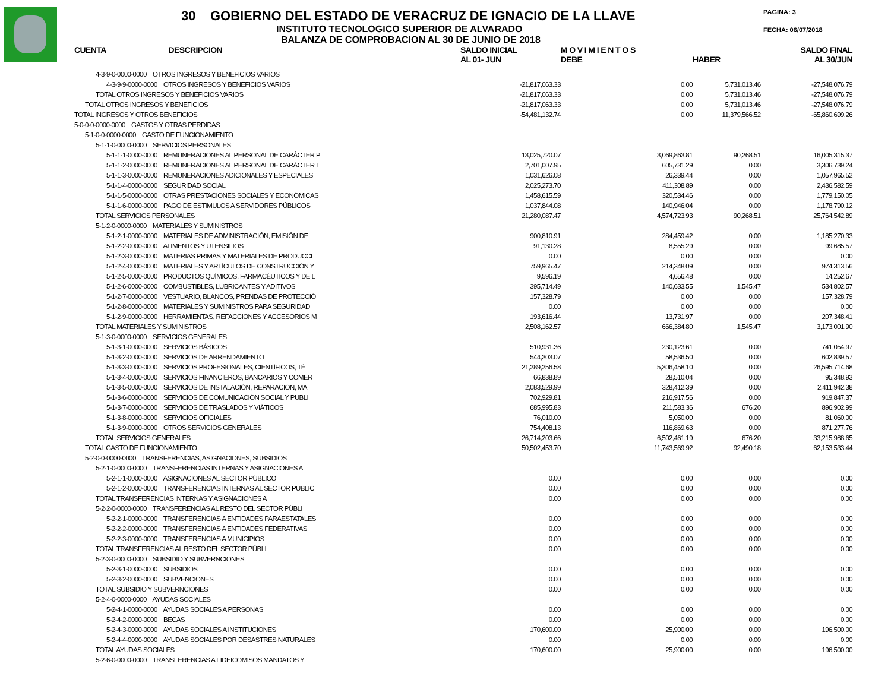30 GOBIERNO DEL ESTADO DE VERACRUZ DE IGNACIO DE LA LLAVE
INSTITUTO TECNOLOGICO SUPERIOR DE ALVARADO
BALANZA DE COMPROBACION AL 30 DE JUNIO DE 2018
PAGINA: 3
FECHA: 06/07/2018
| CUENTA DESCRIPCION | SALDO INICIAL AL 01- JUN | M O V I M I E N T O S DEBE | HABER | SALDO FINAL AL 30/JUN |
| --- | --- | --- | --- | --- |
| 4-3-9-0-0000-0000 OTROS INGRESOS Y BENEFICIOS VARIOS | | | | |
| 4-3-9-9-0000-0000 OTROS INGRESOS Y BENEFICIOS VARIOS | -21,817,063.33 | 0.00 | 5,731,013.46 | -27,548,076.79 |
| TOTAL OTROS INGRESOS Y BENEFICIOS VARIOS | -21,817,063.33 | 0.00 | 5,731,013.46 | -27,548,076.79 |
| TOTAL OTROS INGRESOS Y BENEFICIOS | -21,817,063.33 | 0.00 | 5,731,013.46 | -27,548,076.79 |
| TOTAL INGRESOS Y OTROS BENEFICIOS | -54,481,132.74 | 0.00 | 11,379,566.52 | -65,860,699.26 |
| 5-0-0-0-0000-0000 GASTOS Y OTRAS PERDIDAS | | | | |
| 5-1-0-0-0000-0000 GASTO DE FUNCIONAMIENTO | | | | |
| 5-1-1-0-0000-0000 SERVICIOS PERSONALES | | | | |
| 5-1-1-1-0000-0000 REMUNERACIONES AL PERSONAL DE CARÁCTER P | 13,025,720.07 | 3,069,863.81 | 90,268.51 | 16,005,315.37 |
| 5-1-1-2-0000-0000 REMUNERACIONES AL PERSONAL DE CARÁCTER T | 2,701,007.95 | 605,731.29 | 0.00 | 3,306,739.24 |
| 5-1-1-3-0000-0000 REMUNERACIONES ADICIONALES Y ESPECIALES | 1,031,626.08 | 26,339.44 | 0.00 | 1,057,965.52 |
| 5-1-1-4-0000-0000 SEGURIDAD SOCIAL | 2,025,273.70 | 411,308.89 | 0.00 | 2,436,582.59 |
| 5-1-1-5-0000-0000 OTRAS PRESTACIONES SOCIALES Y ECONÓMICAS | 1,458,615.59 | 320,534.46 | 0.00 | 1,779,150.05 |
| 5-1-1-6-0000-0000 PAGO DE ESTIMULOS A SERVIDORES PÚBLICOS | 1,037,844.08 | 140,946.04 | 0.00 | 1,178,790.12 |
| TOTAL SERVICIOS PERSONALES | 21,280,087.47 | 4,574,723.93 | 90,268.51 | 25,764,542.89 |
| 5-1-2-0-0000-0000 MATERIALES Y SUMINISTROS | | | | |
| 5-1-2-1-0000-0000 MATERIALES DE ADMINISTRACIÓN, EMISIÓN DE | 900,810.91 | 284,459.42 | 0.00 | 1,185,270.33 |
| 5-1-2-2-0000-0000 ALIMENTOS Y UTENSILIOS | 91,130.28 | 8,555.29 | 0.00 | 99,685.57 |
| 5-1-2-3-0000-0000 MATERIAS PRIMAS Y MATERIALES DE PRODUCCI | 0.00 | 0.00 | 0.00 | 0.00 |
| 5-1-2-4-0000-0000 MATERIALES Y ARTÍCULOS DE CONSTRUCCIÓN Y | 759,965.47 | 214,348.09 | 0.00 | 974,313.56 |
| 5-1-2-5-0000-0000 PRODUCTOS QUÍMICOS, FARMACÉUTICOS Y DE L | 9,596.19 | 4,656.48 | 0.00 | 14,252.67 |
| 5-1-2-6-0000-0000 COMBUSTIBLES, LUBRICANTES Y ADITIVOS | 395,714.49 | 140,633.55 | 1,545.47 | 534,802.57 |
| 5-1-2-7-0000-0000 VESTUARIO, BLANCOS, PRENDAS DE PROTECCIÓ | 157,328.79 | 0.00 | 0.00 | 157,328.79 |
| 5-1-2-8-0000-0000 MATERIALES Y SUMINISTROS PARA SEGURIDAD | 0.00 | 0.00 | 0.00 | 0.00 |
| 5-1-2-9-0000-0000 HERRAMIENTAS, REFACCIONES Y ACCESORIOS M | 193,616.44 | 13,731.97 | 0.00 | 207,348.41 |
| TOTAL MATERIALES Y SUMINISTROS | 2,508,162.57 | 666,384.80 | 1,545.47 | 3,173,001.90 |
| 5-1-3-0-0000-0000 SERVICIOS GENERALES | | | | |
| 5-1-3-1-0000-0000 SERVICIOS BÁSICOS | 510,931.36 | 230,123.61 | 0.00 | 741,054.97 |
| 5-1-3-2-0000-0000 SERVICIOS DE ARRENDAMIENTO | 544,303.07 | 58,536.50 | 0.00 | 602,839.57 |
| 5-1-3-3-0000-0000 SERVICIOS PROFESIONALES, CIENTÍFICOS, TÉ | 21,289,256.58 | 5,306,458.10 | 0.00 | 26,595,714.68 |
| 5-1-3-4-0000-0000 SERVICIOS FINANCIEROS, BANCARIOS Y COMER | 66,838.89 | 28,510.04 | 0.00 | 95,348.93 |
| 5-1-3-5-0000-0000 SERVICIOS DE INSTALACIÓN, REPARACIÓN, MA | 2,083,529.99 | 328,412.39 | 0.00 | 2,411,942.38 |
| 5-1-3-6-0000-0000 SERVICIOS DE COMUNICACIÓN SOCIAL Y PUBLI | 702,929.81 | 216,917.56 | 0.00 | 919,847.37 |
| 5-1-3-7-0000-0000 SERVICIOS DE TRASLADOS Y VIÁTICOS | 685,995.83 | 211,583.36 | 676.20 | 896,902.99 |
| 5-1-3-8-0000-0000 SERVICIOS OFICIALES | 76,010.00 | 5,050.00 | 0.00 | 81,060.00 |
| 5-1-3-9-0000-0000 OTROS SERVICIOS GENERALES | 754,408.13 | 116,869.63 | 0.00 | 871,277.76 |
| TOTAL SERVICIOS GENERALES | 26,714,203.66 | 6,502,461.19 | 676.20 | 33,215,988.65 |
| TOTAL GASTO DE FUNCIONAMIENTO | 50,502,453.70 | 11,743,569.92 | 92,490.18 | 62,153,533.44 |
| 5-2-0-0-0000-0000 TRANSFERENCIAS, ASIGNACIONES, SUBSIDIOS | | | | |
| 5-2-1-0-0000-0000 TRANSFERENCIAS INTERNAS Y ASIGNACIONES A | | | | |
| 5-2-1-1-0000-0000 ASIGNACIONES AL SECTOR PÚBLICO | 0.00 | 0.00 | 0.00 | 0.00 |
| 5-2-1-2-0000-0000 TRANSFERENCIAS INTERNAS AL SECTOR PUBLIC | 0.00 | 0.00 | 0.00 | 0.00 |
| TOTAL TRANSFERENCIAS INTERNAS Y ASIGNACIONES A | 0.00 | 0.00 | 0.00 | 0.00 |
| 5-2-2-0-0000-0000 TRANSFERENCIAS AL RESTO DEL SECTOR PÚBLI | | | | |
| 5-2-2-1-0000-0000 TRANSFERENCIAS A ENTIDADES PARAESTATALES | 0.00 | 0.00 | 0.00 | 0.00 |
| 5-2-2-2-0000-0000 TRANSFERENCIAS A ENTIDADES FEDERATIVAS | 0.00 | 0.00 | 0.00 | 0.00 |
| 5-2-2-3-0000-0000 TRANSFERENCIAS A MUNICIPIOS | 0.00 | 0.00 | 0.00 | 0.00 |
| TOTAL TRANSFERENCIAS AL RESTO DEL SECTOR PÚBLI | 0.00 | 0.00 | 0.00 | 0.00 |
| 5-2-3-0-0000-0000 SUBSIDIO Y SUBVERNCIONES | | | | |
| 5-2-3-1-0000-0000 SUBSIDIOS | 0.00 | 0.00 | 0.00 | 0.00 |
| 5-2-3-2-0000-0000 SUBVENCIONES | 0.00 | 0.00 | 0.00 | 0.00 |
| TOTAL SUBSIDIO Y SUBVERNCIONES | 0.00 | 0.00 | 0.00 | 0.00 |
| 5-2-4-0-0000-0000 AYUDAS SOCIALES | | | | |
| 5-2-4-1-0000-0000 AYUDAS SOCIALES A PERSONAS | 0.00 | 0.00 | 0.00 | 0.00 |
| 5-2-4-2-0000-0000 BECAS | 0.00 | 0.00 | 0.00 | 0.00 |
| 5-2-4-3-0000-0000 AYUDAS SOCIALES A INSTITUCIONES | 170,600.00 | 25,900.00 | 0.00 | 196,500.00 |
| 5-2-4-4-0000-0000 AYUDAS SOCIALES POR DESASTRES NATURALES | 0.00 | 0.00 | 0.00 | 0.00 |
| TOTAL AYUDAS SOCIALES | 170,600.00 | 25,900.00 | 0.00 | 196,500.00 |
| 5-2-6-0-0000-0000 TRANSFERENCIAS A FIDEICOMISOS MANDATOS Y | | | | |